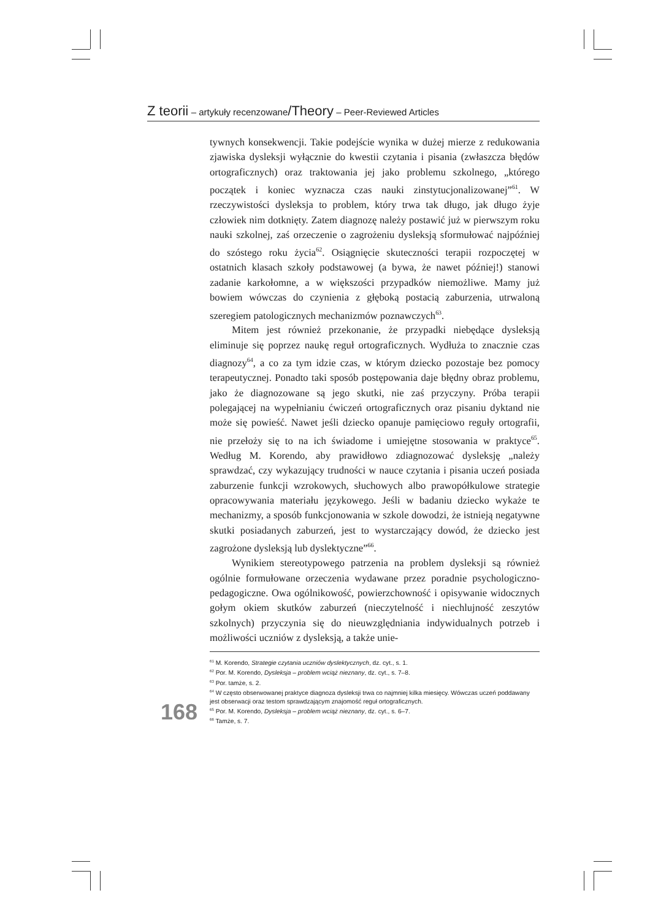Z teorii – artykuły recenzowane/Theory – Peer-Reviewed Articles
tywnych konsekwencji. Takie podejście wynika w dużej mierze z redukowania zjawiska dysleksji wyłącznie do kwestii czytania i pisania (zwłaszcza błędów ortograficznych) oraz traktowania jej jako problemu szkolnego, „którego początek i koniec wyznacza czas nauki zinstytucjonalizowanej”<sup>61</sup>. W rzeczywistości dysleksja to problem, który trwa tak długo, jak długo żyje człowiek nim dotknięty. Zatem diagnozę należy postawić już w pierwszym roku nauki szkolnej, zaś orzeczenie o zagrożeniu dysleksją sformułować najpóźniej do szóstego roku życia<sup>62</sup>. Osiągnięcie skuteczności terapii rozpoczętej w ostatnich klasach szkoły podstawowej (a bywa, że nawet później!) stanowi zadanie karkołomne, a w większości przypadków niemożliwe. Mamy już bowiem wówczas do czynienia z głęboką postacią zaburzenia, utrwaloną szeregiem patologicznych mechanizmów poznawczych<sup>63</sup>.
Mitem jest również przekonanie, że przypadki niebędące dysleksją eliminuje się poprzez naukę reguł ortograficznych. Wydłuża to znacznie czas diagnozy<sup>64</sup>, a co za tym idzie czas, w którym dziecko pozostaje bez pomocy terapeutycznej. Ponadto taki sposób postępowania daje błędny obraz problemu, jako że diagnozowane są jego skutki, nie zaś przyczyny. Próba terapii polegającej na wypełnianiu ćwiczeń ortograficznych oraz pisaniu dyktand nie może się powieść. Nawet jeśli dziecko opanuje pamięciowo reguły ortografii, nie przełoży się to na ich świadome i umiejętne stosowania w praktyce<sup>65</sup>. Według M. Korendo, aby prawidłowo zdiagnozować dysleksję „należy sprawdzać, czy wykazujący trudności w nauce czytania i pisania uczeń posiada zaburzenie funkcji wzrokowych, słuchowych albo prawopółkulowe strategie opracowywania materiału językowego. Jeśli w badaniu dziecko wykaże te mechanizmy, a sposób funkcjonowania w szkole dowodzi, że istnieją negatywne skutki posiadanych zaburzeń, jest to wystarczający dowód, że dziecko jest zagrożone dysleksją lub dyslektyczne”<sup>66</sup>.
Wynikiem stereotypowego patrzenia na problem dysleksji są również ogólnie formułowane orzeczenia wydawane przez poradnie psychologiczno-pedagogiczne. Owa ogólnikowość, powierzchowność i opisywanie widocznych gołym okiem skutków zaburzeń (nieczytelność i niechlujność zeszytów szkolnych) przyczynia się do nieuwzględniania indywidualnych potrzeb i możliwości uczniów z dysleksją, a także unie-
<sup>61</sup> M. Korendo, Strategie czytania uczniów dyslektycznych, dz. cyt., s. 1.
<sup>62</sup> Por. M. Korendo, Dysleksja – problem wciąż nieznany, dz. cyt., s. 7–8.
<sup>63</sup> Por. tamże, s. 2.
<sup>64</sup> W często obserwowanej praktyce diagnoza dysleksji trwa co najmniej kilka miesięcy. Wówczas uczeń poddawany jest obserwacji oraz testom sprawdzającym znajomość reguł ortograficznych.
<sup>65</sup> Por. M. Korendo, Dysleksja – problem wciąż nieznany, dz. cyt., s. 6–7.
<sup>66</sup> Tamże, s. 7.
168